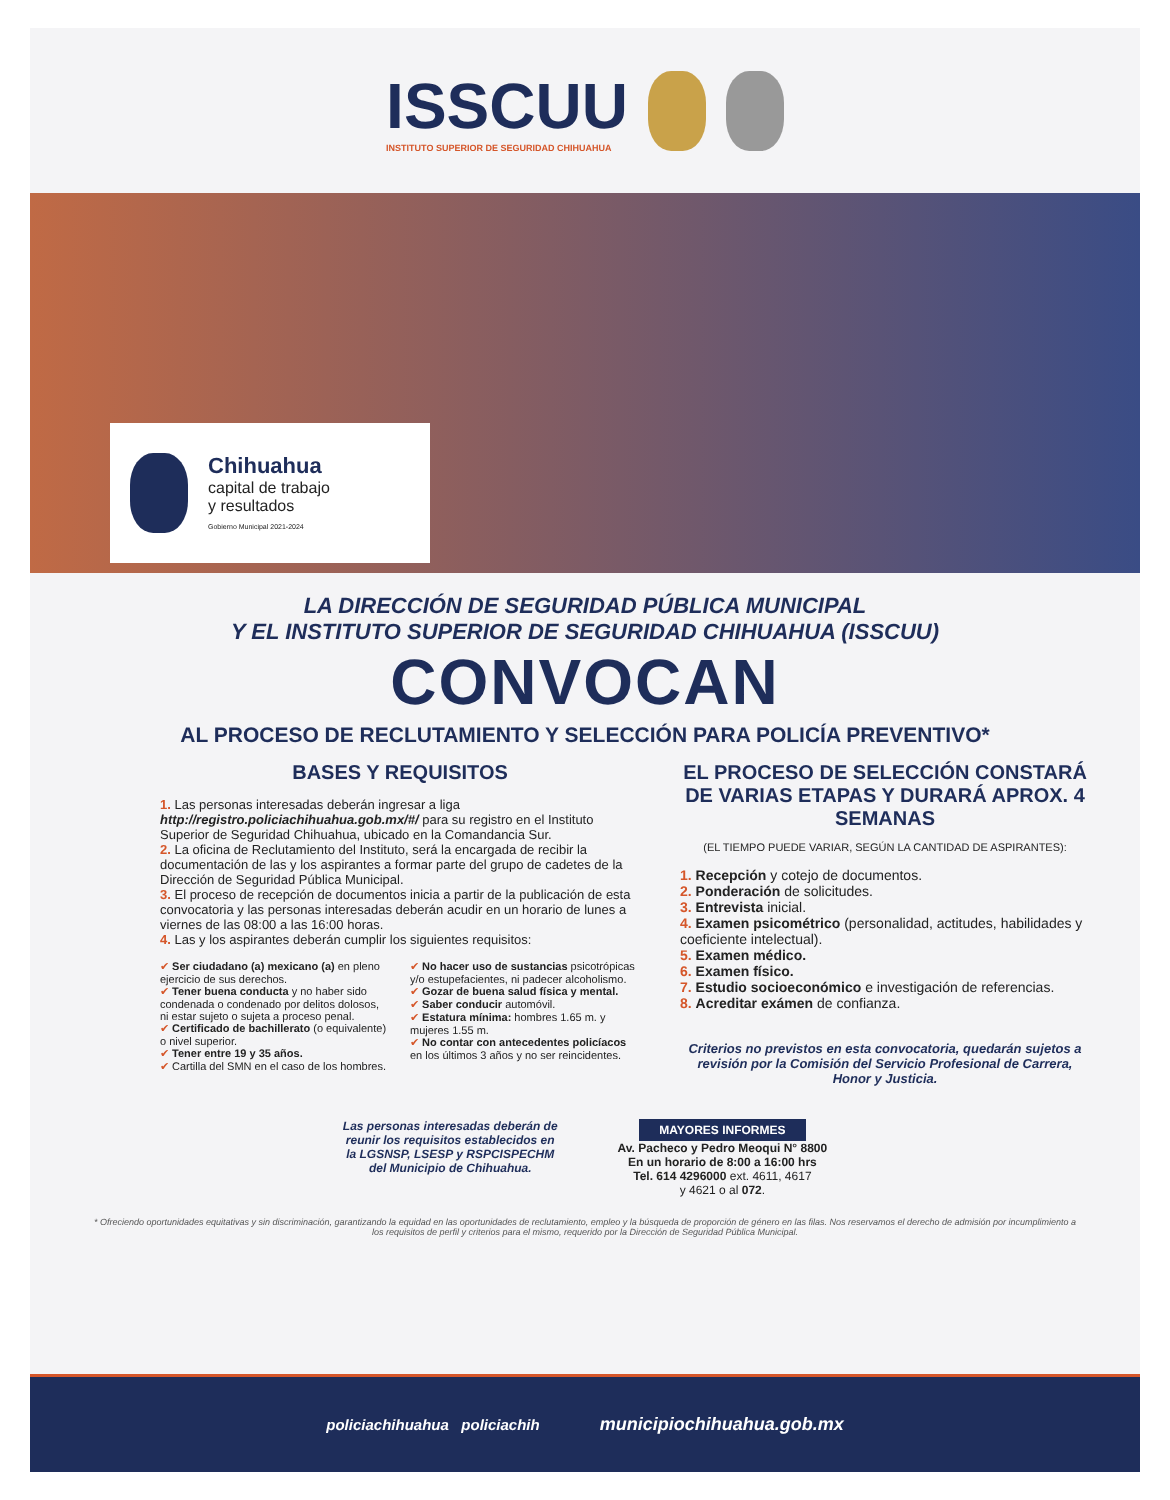ISSCUU
INSTITUTO SUPERIOR DE SEGURIDAD CHIHUAHUA
Chihuahua
capital de trabajo
y resultados
Gobierno Municipal 2021-2024
LA DIRECCIÓN DE SEGURIDAD PÚBLICA MUNICIPAL
Y EL INSTITUTO SUPERIOR DE SEGURIDAD CHIHUAHUA (ISSCUU)
CONVOCAN
AL PROCESO DE RECLUTAMIENTO Y SELECCIÓN PARA POLICÍA PREVENTIVO*
BASES Y REQUISITOS
1. Las personas interesadas deberán ingresar a liga http://registro.policiachihuahua.gob.mx/#/ para su registro en el Instituto Superior de Seguridad Chihuahua, ubicado en la Comandancia Sur.
2. La oficina de Reclutamiento del Instituto, será la encargada de recibir la documentación de las y los aspirantes a formar parte del grupo de cadetes de la Dirección de Seguridad Pública Municipal.
3. El proceso de recepción de documentos inicia a partir de la publicación de esta convocatoria y las personas interesadas deberán acudir en un horario de lunes a viernes de las 08:00 a las 16:00 horas.
4. Las y los aspirantes deberán cumplir los siguientes requisitos:
✔ Ser ciudadano (a) mexicano (a) en pleno ejercicio de sus derechos.
✔ Tener buena conducta y no haber sido condenada o condenado por delitos dolosos, ni estar sujeto o sujeta a proceso penal.
✔ Certificado de bachillerato (o equivalente) o nivel superior.
✔ Tener entre 19 y 35 años.
✔ Cartilla del SMN en el caso de los hombres.
✔ No hacer uso de sustancias psicotrópicas y/o estupefacientes, ni padecer alcoholismo.
✔ Gozar de buena salud física y mental.
✔ Saber conducir automóvil.
✔ Estatura mínima: hombres 1.65 m. y mujeres 1.55 m.
✔ No contar con antecedentes policíacos en los últimos 3 años y no ser reincidentes.
EL PROCESO DE SELECCIÓN CONSTARÁ DE VARIAS ETAPAS Y DURARÁ APROX. 4 SEMANAS
(EL TIEMPO PUEDE VARIAR, SEGÚN LA CANTIDAD DE ASPIRANTES):
1. Recepción y cotejo de documentos.
2. Ponderación de solicitudes.
3. Entrevista inicial.
4. Examen psicométrico (personalidad, actitudes, habilidades y coeficiente intelectual).
5. Examen médico.
6. Examen físico.
7. Estudio socioeconómico e investigación de referencias.
8. Acreditar exámen de confianza.
Criterios no previstos en esta convocatoria, quedarán sujetos a revisión por la Comisión del Servicio Profesional de Carrera, Honor y Justicia.
Las personas interesadas deberán de
reunir los requisitos establecidos en
la LGSNSP, LSESP y RSPCISPECHM
del Municipio de Chihuahua.
MAYORES INFORMES
Av. Pacheco y Pedro Meoqui N° 8800
En un horario de 8:00 a 16:00 hrs
Tel. 614 4296000 ext. 4611, 4617
y 4621 o al 072.
* Ofreciendo oportunidades equitativas y sin discriminación, garantizando la equidad en las oportunidades de reclutamiento, empleo y la búsqueda de proporción de género en las filas. Nos reservamos el derecho de admisión por incumplimiento a los requisitos de perfil y criterios para el mismo, requerido por la Dirección de Seguridad Pública Municipal.
policiachihuahua policiachih municipiochihuahua.gob.mx